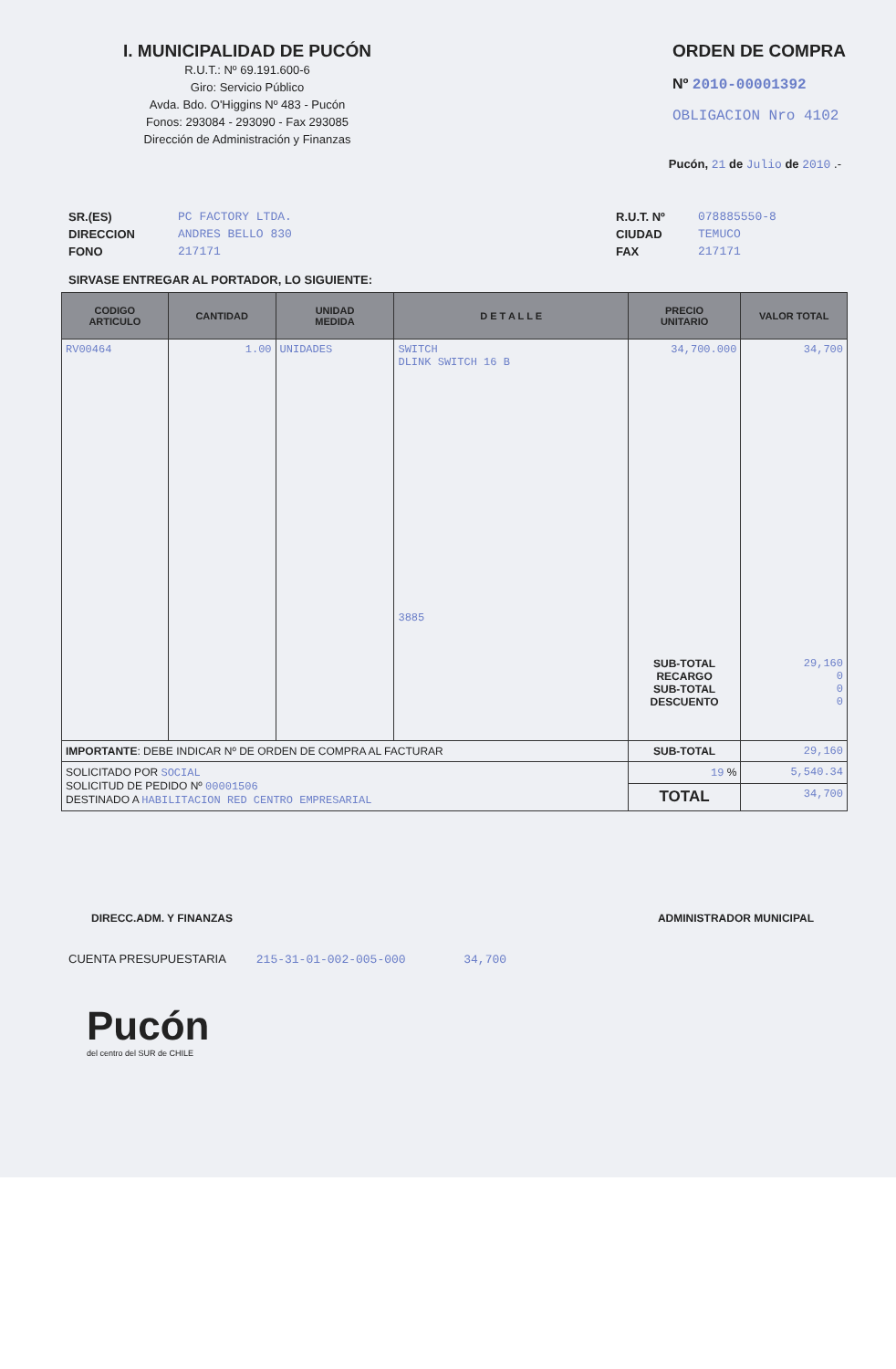I. MUNICIPALIDAD DE PUCÓN
R.U.T.: Nº 69.191.600-6
Giro: Servicio Público
Avda. Bdo. O'Higgins Nº 483 - Pucón
Fonos: 293084 - 293090 - Fax 293085
Dirección de Administración y Finanzas
ORDEN DE COMPRA
Nº 2010-00001392
OBLIGACION Nro 4102
Pucón, 21 de Julio de 2010 .-
SR.(ES)
DIRECCION
FONO
PC FACTORY LTDA.
ANDRES BELLO 830
217171
R.U.T. Nº
CIUDAD
FAX
078885550-8
TEMUCO
217171
SIRVASE ENTREGAR AL PORTADOR, LO SIGUIENTE:
| CODIGO ARTICULO | CANTIDAD | UNIDAD MEDIDA | D E T A L L E | PRECIO UNITARIO | VALOR TOTAL |
| --- | --- | --- | --- | --- | --- |
| RV00464 | 1.00 | UNIDADES | SWITCH DLINK SWITCH 16 B 3885 | 34,700.000 SUB-TOTAL RECARGO SUB-TOTAL DESCUENTO | 34,700 29,160 0 0 0 |
| IMPORTANTE : DEBE INDICAR Nº DE ORDEN DE COMPRA AL FACTURAR | | | | SUB-TOTAL | 29,160 |
| SOLICITADO POR SOCIAL SOLICITUD DE PEDIDO Nº 00001506 DESTINADO A HABILITACION RED CENTRO EMPRESARIAL | | | | 19 % | 5,540.34 |
| | | | | TOTAL | 34,700 |
DIRECC.ADM. Y FINANZAS ADMINISTRADOR MUNICIPAL
CUENTA PRESUPUESTARIA 215-31-01-002-005-000 34,700
Pucón
del centro del SUR de CHILE